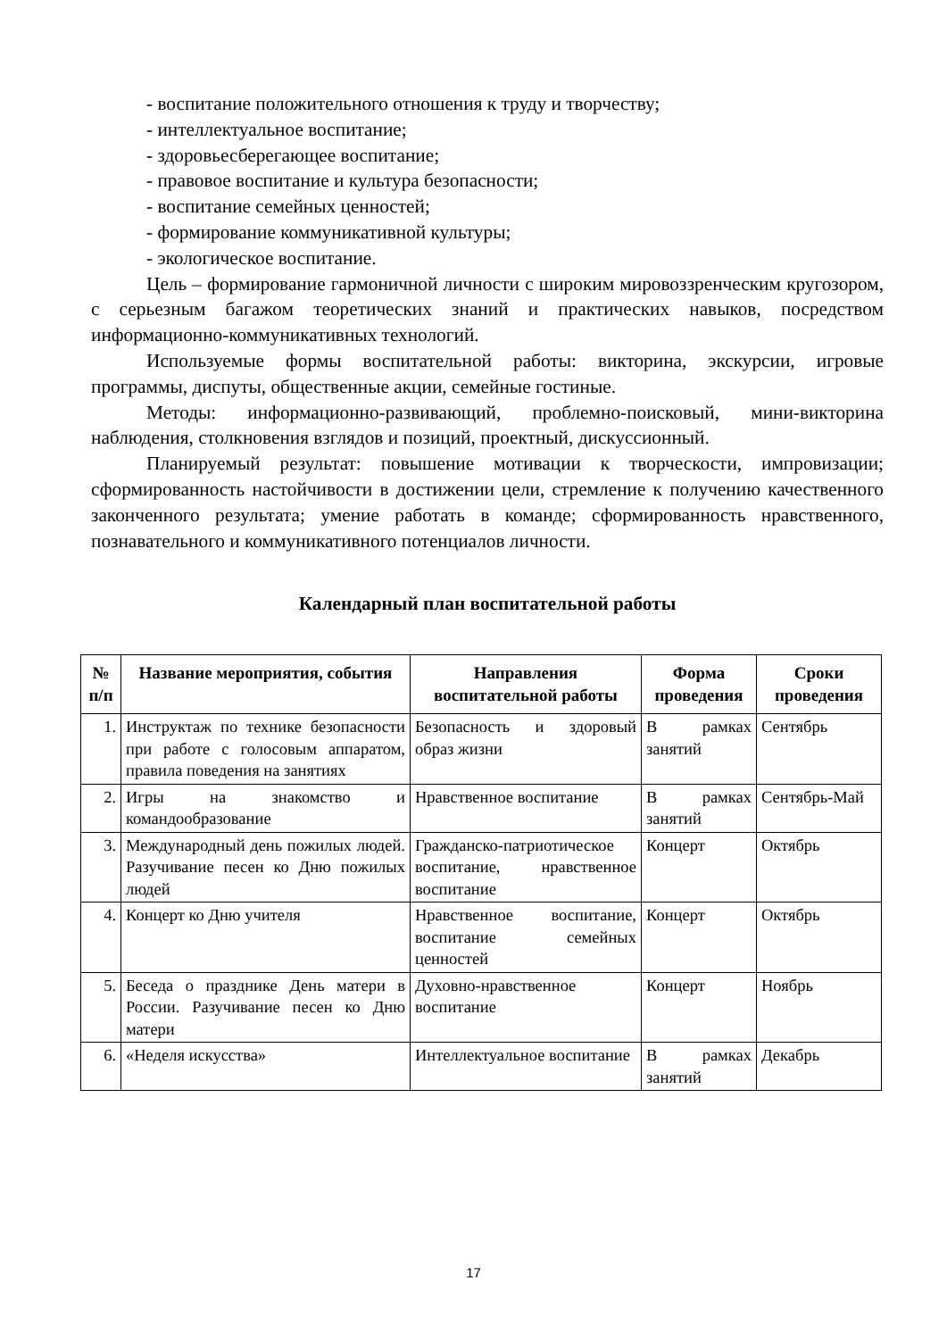- воспитание положительного отношения к труду и творчеству;
- интеллектуальное воспитание;
- здоровьесберегающее воспитание;
- правовое воспитание и культура безопасности;
- воспитание семейных ценностей;
- формирование коммуникативной культуры;
- экологическое воспитание.
Цель – формирование гармоничной личности с широким мировоззренческим кругозором, с серьезным багажом теоретических знаний и практических навыков, посредством информационно-коммуникативных технологий.
Используемые формы воспитательной работы: викторина, экскурсии, игровые программы, диспуты, общественные акции, семейные гостиные.
Методы: информационно-развивающий, проблемно-поисковый, мини-викторина наблюдения, столкновения взглядов и позиций, проектный, дискуссионный.
Планируемый результат: повышение мотивации к творческости, импровизации; сформированность настойчивости в достижении цели, стремление к получению качественного законченного результата; умение работать в команде; сформированность нравственного, познавательного и коммуникативного потенциалов личности.
Календарный план воспитательной работы
| № п/п | Название мероприятия, события | Направления воспитательной работы | Форма проведения | Сроки проведения |
| --- | --- | --- | --- | --- |
| 1. | Инструктаж по технике безопасности при работе с голосовым аппаратом, правила поведения на занятиях | Безопасность и здоровый образ жизни | В рамках занятий | Сентябрь |
| 2. | Игры на знакомство и командообразование | Нравственное воспитание | В рамках занятий | Сентябрь-Май |
| 3. | Международный день пожилых людей. Разучивание песен ко Дню пожилых людей | Гражданско-патриотическое воспитание, нравственное воспитание | Концерт | Октябрь |
| 4. | Концерт ко Дню учителя | Нравственное воспитание, воспитание семейных ценностей | Концерт | Октябрь |
| 5. | Беседа о празднике День матери в России. Разучивание песен ко Дню матери | Духовно-нравственное воспитание | Концерт | Ноябрь |
| 6. | «Неделя искусства» | Интеллектуальное воспитание | В рамках занятий | Декабрь |
17